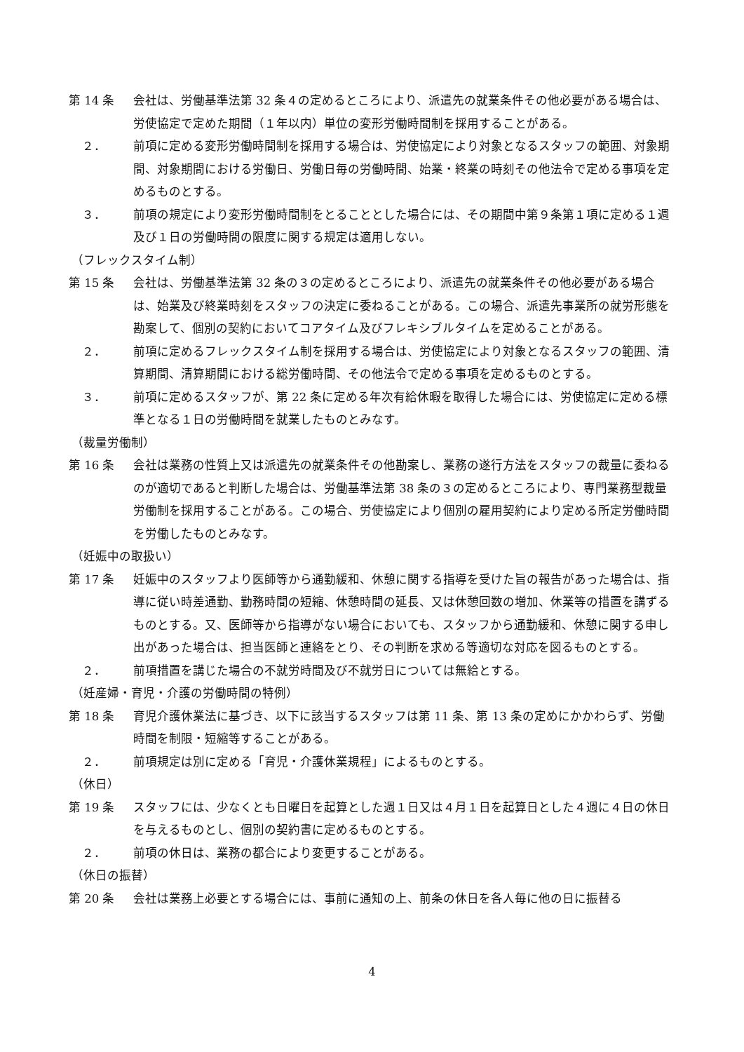第 14 条 会社は、労働基準法第 32 条４の定めるところにより、派遣先の就業条件その他必要がある場合は、労使協定で定めた期間（１年以内）単位の変形労働時間制を採用することがある。
２． 前項に定める変形労働時間制を採用する場合は、労使協定により対象となるスタッフの範囲、対象期間、対象期間における労働日、労働日毎の労働時間、始業・終業の時刻その他法令で定める事項を定めるものとする。
３． 前項の規定により変形労働時間制をとることとした場合には、その期間中第９条第１項に定める１週及び１日の労働時間の限度に関する規定は適用しない。
（フレックスタイム制）
第 15 条 会社は、労働基準法第 32 条の３の定めるところにより、派遣先の就業条件その他必要がある場合は、始業及び終業時刻をスタッフの決定に委ねることがある。この場合、派遣先事業所の就労形態を勘案して、個別の契約においてコアタイム及びフレキシブルタイムを定めることがある。
２． 前項に定めるフレックスタイム制を採用する場合は、労使協定により対象となるスタッフの範囲、清算期間、清算期間における総労働時間、その他法令で定める事項を定めるものとする。
３． 前項に定めるスタッフが、第 22 条に定める年次有給休暇を取得した場合には、労使協定に定める標準となる１日の労働時間を就業したものとみなす。
（裁量労働制）
第 16 条 会社は業務の性質上又は派遣先の就業条件その他勘案し、業務の遂行方法をスタッフの裁量に委ねるのが適切であると判断した場合は、労働基準法第 38 条の３の定めるところにより、専門業務型裁量労働制を採用することがある。この場合、労使協定により個別の雇用契約により定める所定労働時間を労働したものとみなす。
（妊娠中の取扱い）
第 17 条 妊娠中のスタッフより医師等から通勤緩和、休憩に関する指導を受けた旨の報告があった場合は、指導に従い時差通勤、勤務時間の短縮、休憩時間の延長、又は休憩回数の増加、休業等の措置を講ずるものとする。又、医師等から指導がない場合においても、スタッフから通勤緩和、休憩に関する申し出があった場合は、担当医師と連絡をとり、その判断を求める等適切な対応を図るものとする。
２． 前項措置を講じた場合の不就労時間及び不就労日については無給とする。
（妊産婦・育児・介護の労働時間の特例）
第 18 条 育児介護休業法に基づき、以下に該当するスタッフは第 11 条、第 13 条の定めにかかわらず、労働時間を制限・短縮等することがある。
２． 前項規定は別に定める「育児・介護休業規程」によるものとする。
（休日）
第 19 条 スタッフには、少なくとも日曜日を起算とした週１日又は４月１日を起算日とした４週に４日の休日を与えるものとし、個別の契約書に定めるものとする。
２． 前項の休日は、業務の都合により変更することがある。
（休日の振替）
第 20 条 会社は業務上必要とする場合には、事前に通知の上、前条の休日を各人毎に他の日に振替る
4